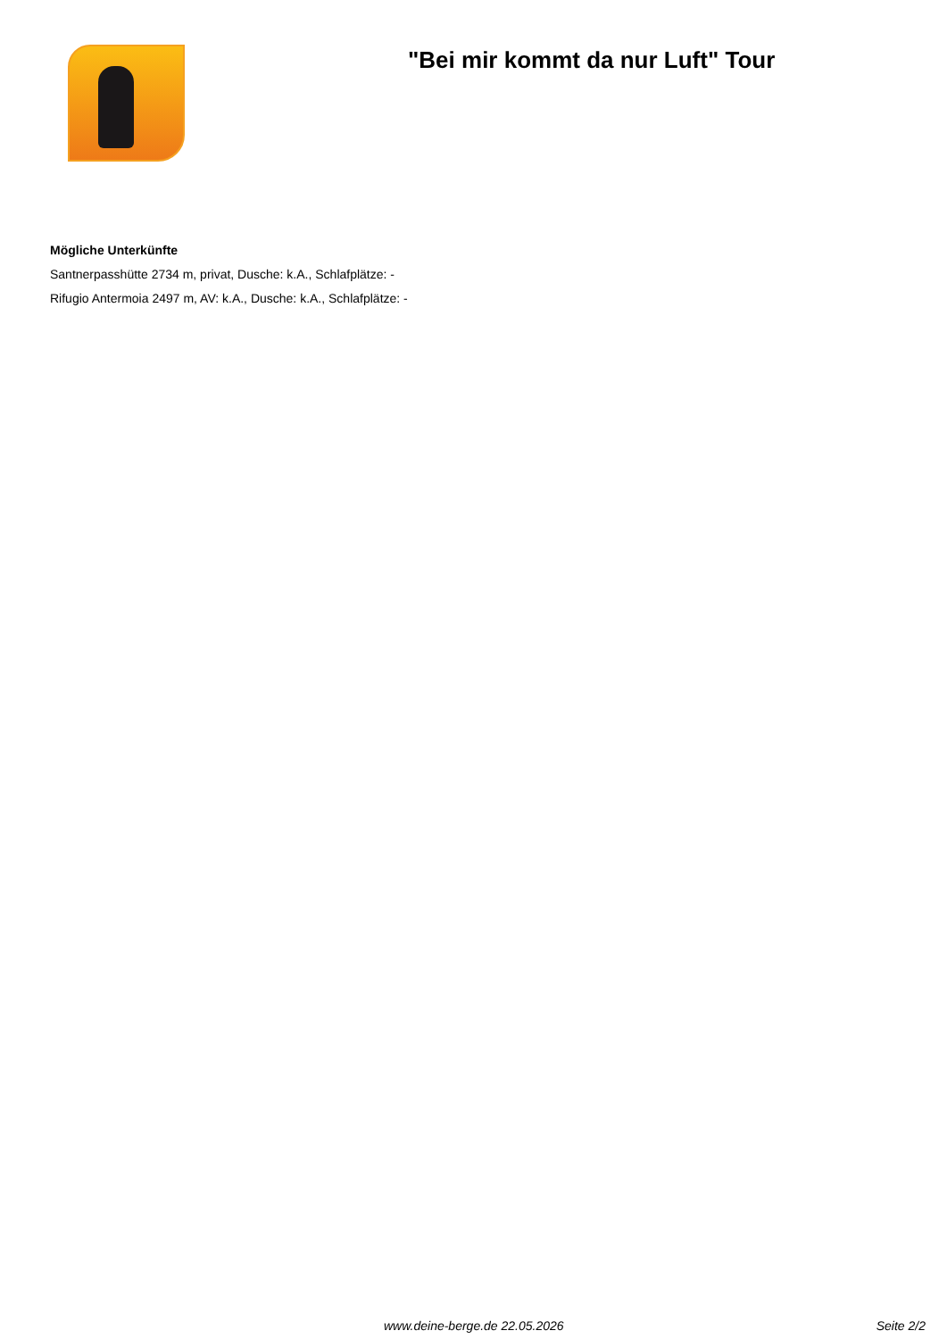"Bei mir kommt da nur Luft" Tour
Mögliche Unterkünfte
Santnerpasshütte 2734 m, privat, Dusche: k.A., Schlafplätze: -
Rifugio Antermoia 2497 m, AV: k.A., Dusche: k.A., Schlafplätze: -
www.deine-berge.de 22.05.2026 Seite 2/2